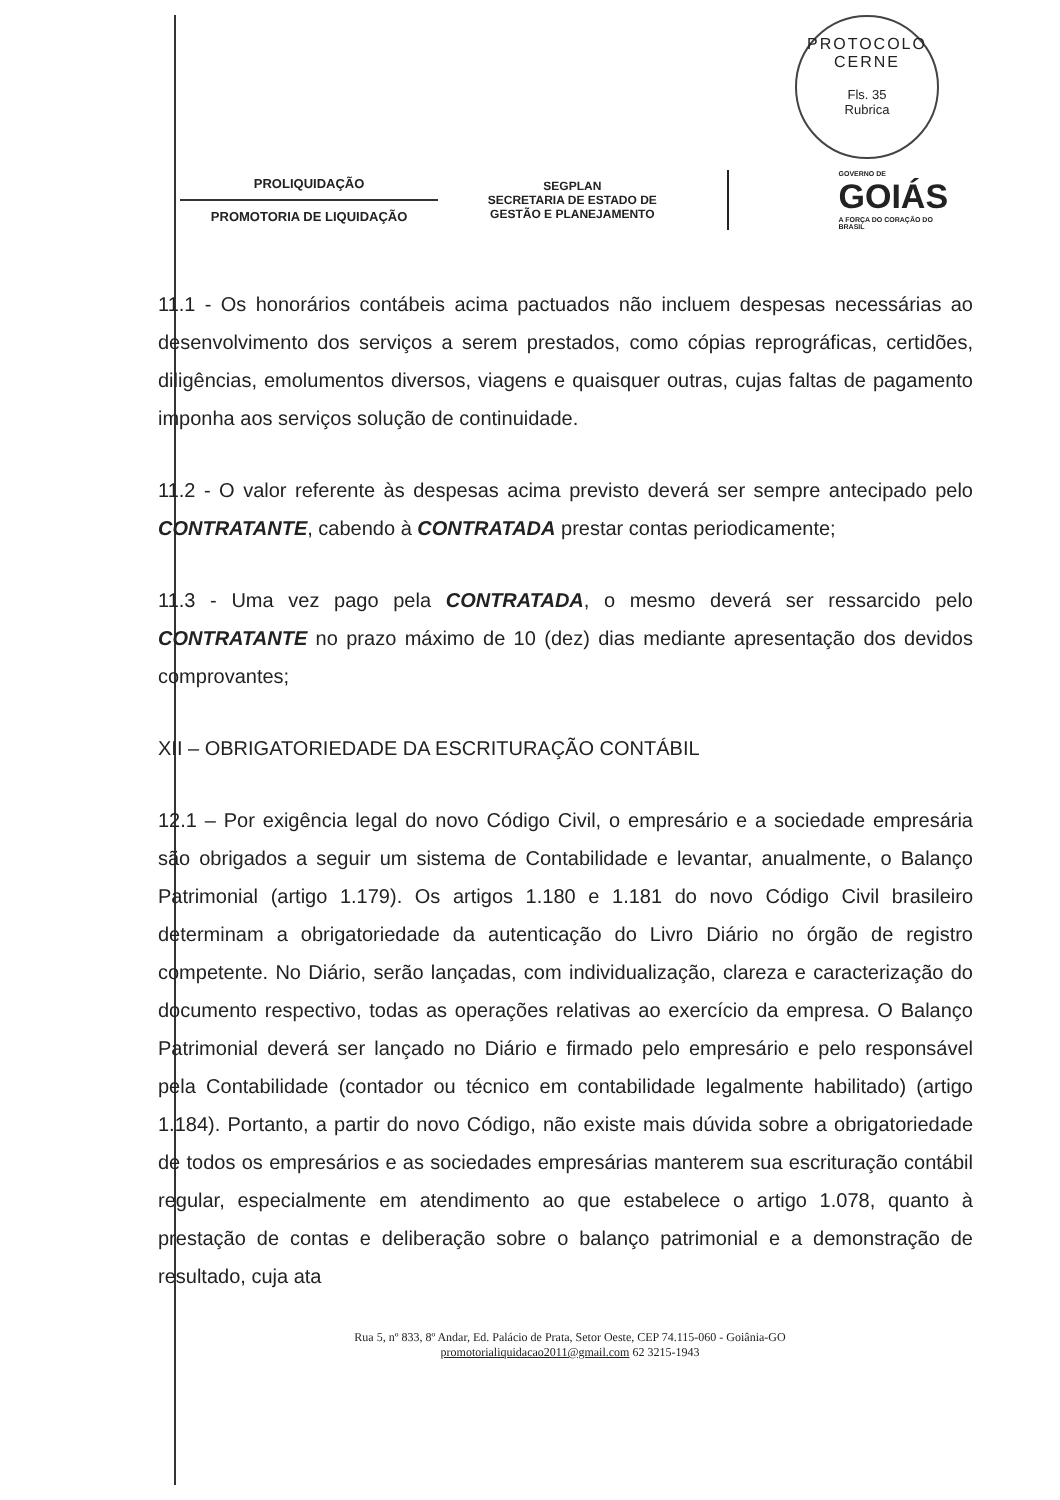PROTOCOLO CERNE
Fls. 35
Rubrica
PROLIQUIDAÇÃO
PROMOTORIA DE LIQUIDAÇÃO
SEGPLAN
SECRETARIA DE ESTADO DE
GESTÃO E PLANEJAMENTO
GOVERNO DE
GOIÁS
A FORÇA DO CORAÇÃO DO BRASIL
11.1 - Os honorários contábeis acima pactuados não incluem despesas necessárias ao desenvolvimento dos serviços a serem prestados, como cópias reprográficas, certidões, diligências, emolumentos diversos, viagens e quaisquer outras, cujas faltas de pagamento imponha aos serviços solução de continuidade.
11.2 - O valor referente às despesas acima previsto deverá ser sempre antecipado pelo CONTRATANTE, cabendo à CONTRATADA prestar contas periodicamente;
11.3 - Uma vez pago pela CONTRATADA, o mesmo deverá ser ressarcido pelo CONTRATANTE no prazo máximo de 10 (dez) dias mediante apresentação dos devidos comprovantes;
XII – OBRIGATORIEDADE DA ESCRITURAÇÃO CONTÁBIL
12.1 – Por exigência legal do novo Código Civil, o empresário e a sociedade empresária são obrigados a seguir um sistema de Contabilidade e levantar, anualmente, o Balanço Patrimonial (artigo 1.179). Os artigos 1.180 e 1.181 do novo Código Civil brasileiro determinam a obrigatoriedade da autenticação do Livro Diário no órgão de registro competente. No Diário, serão lançadas, com individualização, clareza e caracterização do documento respectivo, todas as operações relativas ao exercício da empresa. O Balanço Patrimonial deverá ser lançado no Diário e firmado pelo empresário e pelo responsável pela Contabilidade (contador ou técnico em contabilidade legalmente habilitado) (artigo 1.184). Portanto, a partir do novo Código, não existe mais dúvida sobre a obrigatoriedade de todos os empresários e as sociedades empresárias manterem sua escrituração contábil regular, especialmente em atendimento ao que estabelece o artigo 1.078, quanto à prestação de contas e deliberação sobre o balanço patrimonial e a demonstração de resultado, cuja ata
Rua 5, nº 833, 8º Andar, Ed. Palácio de Prata, Setor Oeste, CEP 74.115-060 - Goiânia-GO
promotorialiquidacao2011@gmail.com 62 3215-1943